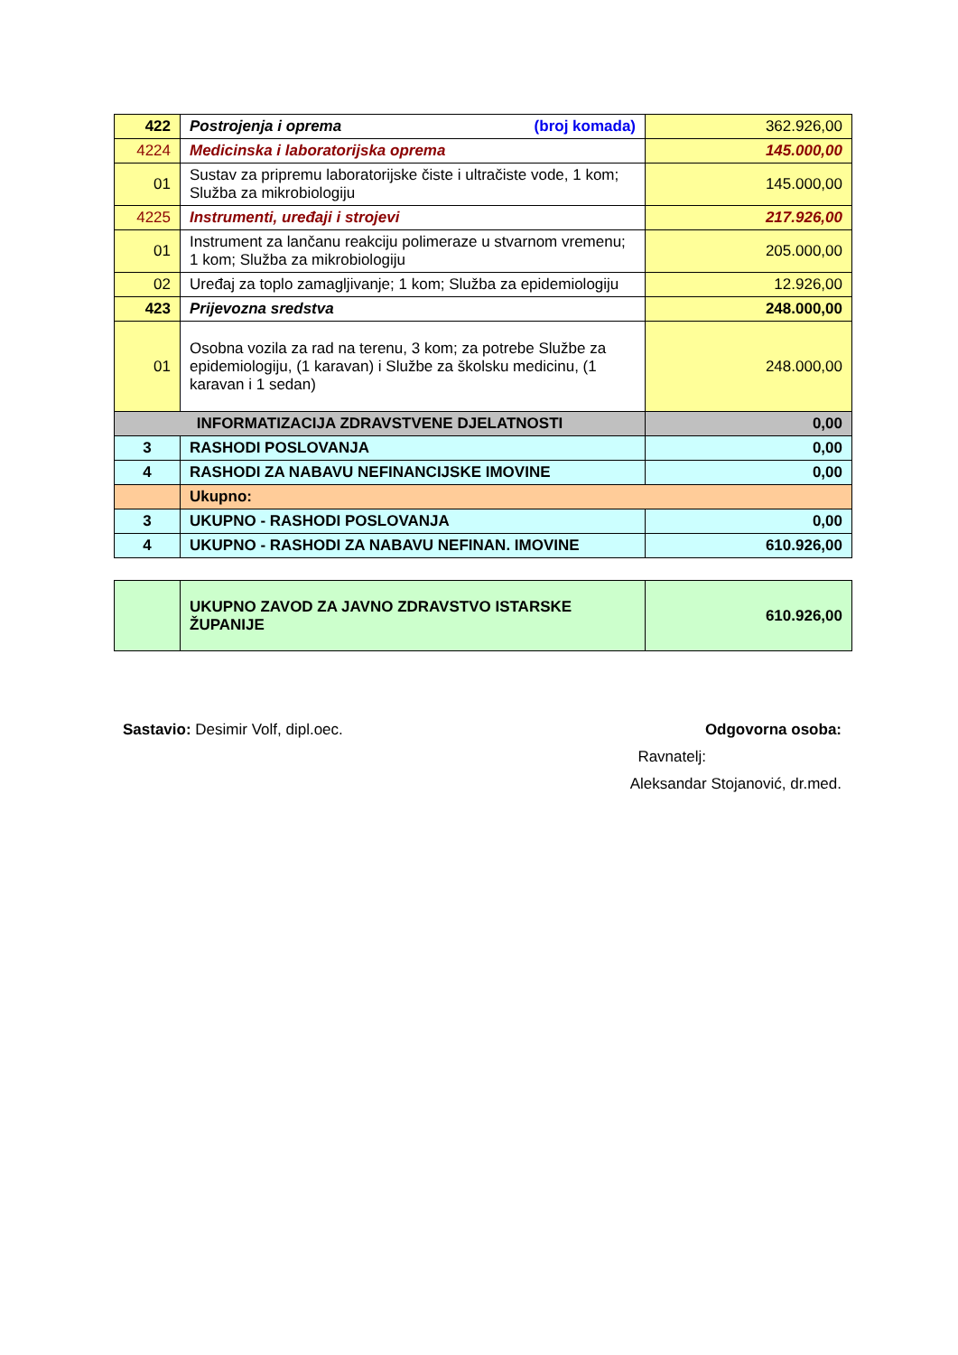| 422 | Postrojenja i oprema (broj komada) | 362.926,00 |
| 4224 | Medicinska i laboratorijska oprema | 145.000,00 |
| 01 | Sustav za pripremu laboratorijske čiste i ultračiste vode, 1 kom; Služba za mikrobiologiju | 145.000,00 |
| 4225 | Instrumenti, uređaji i strojevi | 217.926,00 |
| 01 | Instrument za lančanu reakciju polimeraze u stvarnom vremenu; 1 kom; Služba za mikrobiologiju | 205.000,00 |
| 02 | Uređaj za toplo zamagljivanje; 1 kom; Služba za epidemiologiju | 12.926,00 |
| 423 | Prijevozna sredstva | 248.000,00 |
| 01 | Osobna vozila za rad na terenu, 3 kom; za potrebe Službe za epidemiologiju, (1 karavan) i Službe za školsku medicinu, (1 karavan i 1 sedan) | 248.000,00 |
| INFORMATIZACIJA ZDRAVSTVENE DJELATNOSTI | | 0,00 |
| 3 | RASHODI POSLOVANJA | 0,00 |
| 4 | RASHODI ZA NABAVU NEFINANCIJSKE IMOVINE | 0,00 |
| | Ukupno: | |
| 3 | UKUPNO - RASHODI POSLOVANJA | 0,00 |
| 4 | UKUPNO - RASHODI ZA NABAVU NEFINAN. IMOVINE | 610.926,00 |
| | UKUPNO ZAVOD ZA JAVNO ZDRAVSTVO ISTARSKE ŽUPANIJE | 610.926,00 |
Sastavio: Desimir Volf, dipl.oec. Odgovorna osoba:
Ravnatelj:
Aleksandar Stojanović, dr.med.